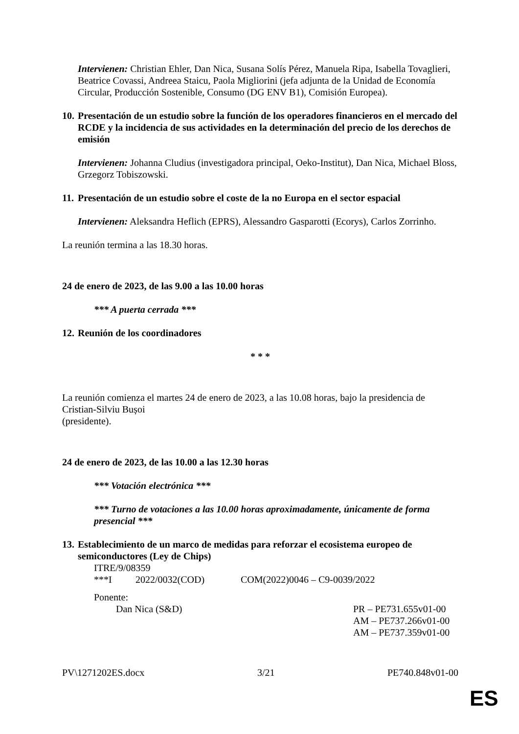Intervienen: Christian Ehler, Dan Nica, Susana Solís Pérez, Manuela Ripa, Isabella Tovaglieri, Beatrice Covassi, Andreea Staicu, Paola Migliorini (jefa adjunta de la Unidad de Economía Circular, Producción Sostenible, Consumo (DG ENV B1), Comisión Europea).
10. Presentación de un estudio sobre la función de los operadores financieros en el mercado del RCDE y la incidencia de sus actividades en la determinación del precio de los derechos de emisión
Intervienen: Johanna Cludius (investigadora principal, Oeko-Institut), Dan Nica, Michael Bloss, Grzegorz Tobiszowski.
11. Presentación de un estudio sobre el coste de la no Europa en el sector espacial
Intervienen: Aleksandra Heflich (EPRS), Alessandro Gasparotti (Ecorys), Carlos Zorrinho.
La reunión termina a las 18.30 horas.
24 de enero de 2023, de las 9.00 a las 10.00 horas
*** A puerta cerrada ***
12. Reunión de los coordinadores
* * *
La reunión comienza el martes 24 de enero de 2023, a las 10.08 horas, bajo la presidencia de Cristian‑Silviu Bușoi
(presidente).
24 de enero de 2023, de las 10.00 a las 12.30 horas
*** Votación electrónica ***
*** Turno de votaciones a las 10.00 horas aproximadamente, únicamente de forma presencial ***
13. Establecimiento de un marco de medidas para reforzar el ecosistema europeo de semiconductores (Ley de Chips)
ITRE/9/08359
***I 2022/0032(COD) COM(2022)0046 – C9-0039/2022
Ponente:
Dan Nica (S&D) PR – PE731.655v01-00
AM – PE737.266v01-00
AM – PE737.359v01-00
PV\1271202ES.docx 3/21 PE740.848v01-00
ES